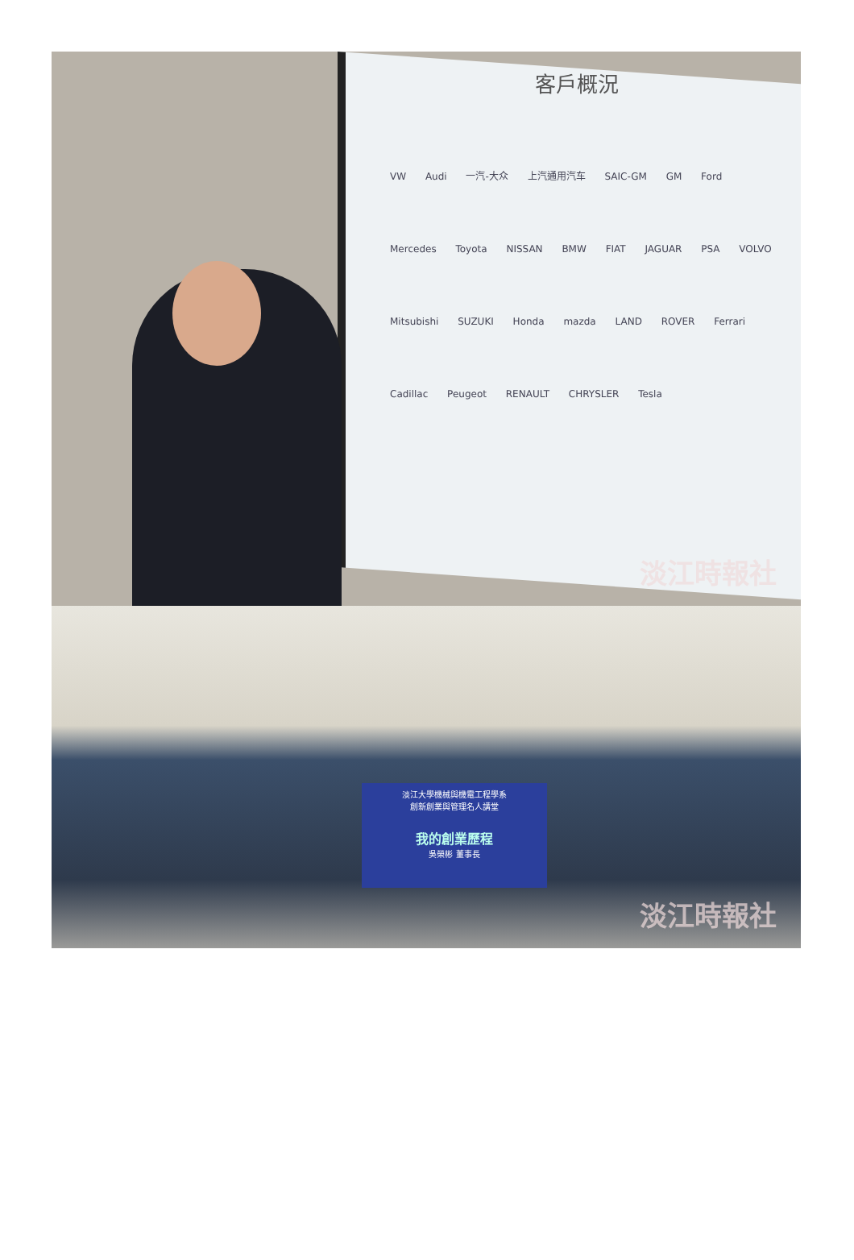客戶概況
VW Audi 一汽-大众 上汽通用汽车 SAIC-GM GM Ford Mercedes Toyota NISSAN BMW FIAT JAGUAR PSA VOLVO Mitsubishi SUZUKI Honda mazda LAND ROVER Ferrari Cadillac Peugeot RENAULT CHRYSLER Tesla
淡江時報社
淡江大學機械與機電工程學系
創新創業與管理名人講堂
我的創業歷程
吳榮彬 董事長
淡江時報社